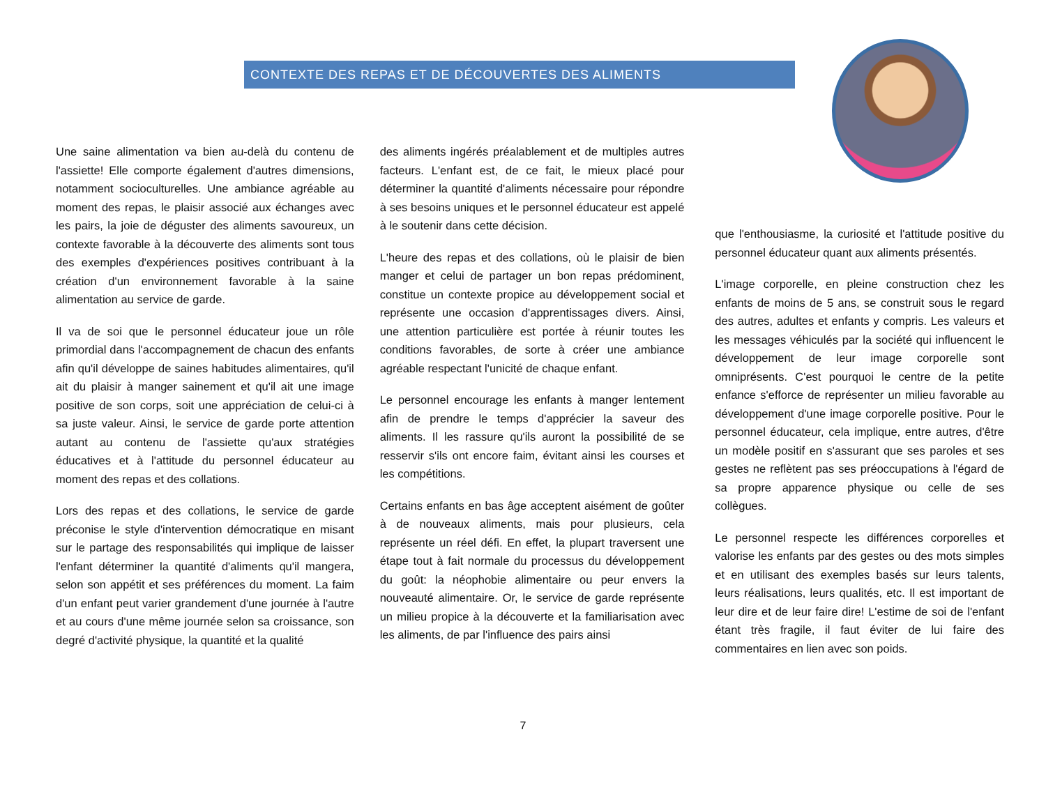CONTEXTE DES REPAS ET DE DÉCOUVERTES DES ALIMENTS
Une saine alimentation va bien au-delà du contenu de l'assiette! Elle comporte également d'autres dimensions, notamment socioculturelles. Une ambiance agréable au moment des repas, le plaisir associé aux échanges avec les pairs, la joie de déguster des aliments savoureux, un contexte favorable à la découverte des aliments sont tous des exemples d'expériences positives contribuant à la création d'un environnement favorable à la saine alimentation au service de garde.
Il va de soi que le personnel éducateur joue un rôle primordial dans l'accompagnement de chacun des enfants afin qu'il développe de saines habitudes alimentaires, qu'il ait du plaisir à manger sainement et qu'il ait une image positive de son corps, soit une appréciation de celui-ci à sa juste valeur. Ainsi, le service de garde porte attention autant au contenu de l'assiette qu'aux stratégies éducatives et à l'attitude du personnel éducateur au moment des repas et des collations.
Lors des repas et des collations, le service de garde préconise le style d'intervention démocratique en misant sur le partage des responsabilités qui implique de laisser l'enfant déterminer la quantité d'aliments qu'il mangera, selon son appétit et ses préférences du moment. La faim d'un enfant peut varier grandement d'une journée à l'autre et au cours d'une même journée selon sa croissance, son degré d'activité physique, la quantité et la qualité
des aliments ingérés préalablement et de multiples autres facteurs. L'enfant est, de ce fait, le mieux placé pour déterminer la quantité d'aliments nécessaire pour répondre à ses besoins uniques et le personnel éducateur est appelé à le soutenir dans cette décision.
L'heure des repas et des collations, où le plaisir de bien manger et celui de partager un bon repas prédominent, constitue un contexte propice au développement social et représente une occasion d'apprentissages divers. Ainsi, une attention particulière est portée à réunir toutes les conditions favorables, de sorte à créer une ambiance agréable respectant l'unicité de chaque enfant.
Le personnel encourage les enfants à manger lentement afin de prendre le temps d'apprécier la saveur des aliments. Il les rassure qu'ils auront la possibilité de se resservir s'ils ont encore faim, évitant ainsi les courses et les compétitions.
Certains enfants en bas âge acceptent aisément de goûter à de nouveaux aliments, mais pour plusieurs, cela représente un réel défi. En effet, la plupart traversent une étape tout à fait normale du processus du développement du goût: la néophobie alimentaire ou peur envers la nouveauté alimentaire. Or, le service de garde représente un milieu propice à la découverte et la familiarisation avec les aliments, de par l'influence des pairs ainsi
que l'enthousiasme, la curiosité et l'attitude positive du personnel éducateur quant aux aliments présentés.
L'image corporelle, en pleine construction chez les enfants de moins de 5 ans, se construit sous le regard des autres, adultes et enfants y compris. Les valeurs et les messages véhiculés par la société qui influencent le développement de leur image corporelle sont omniprésents. C'est pourquoi le centre de la petite enfance s'efforce de représenter un milieu favorable au développement d'une image corporelle positive. Pour le personnel éducateur, cela implique, entre autres, d'être un modèle positif en s'assurant que ses paroles et ses gestes ne reflètent pas ses préoccupations à l'égard de sa propre apparence physique ou celle de ses collègues.
Le personnel respecte les différences corporelles et valorise les enfants par des gestes ou des mots simples et en utilisant des exemples basés sur leurs talents, leurs réalisations, leurs qualités, etc. Il est important de leur dire et de leur faire dire! L'estime de soi de l'enfant étant très fragile, il faut éviter de lui faire des commentaires en lien avec son poids.
7